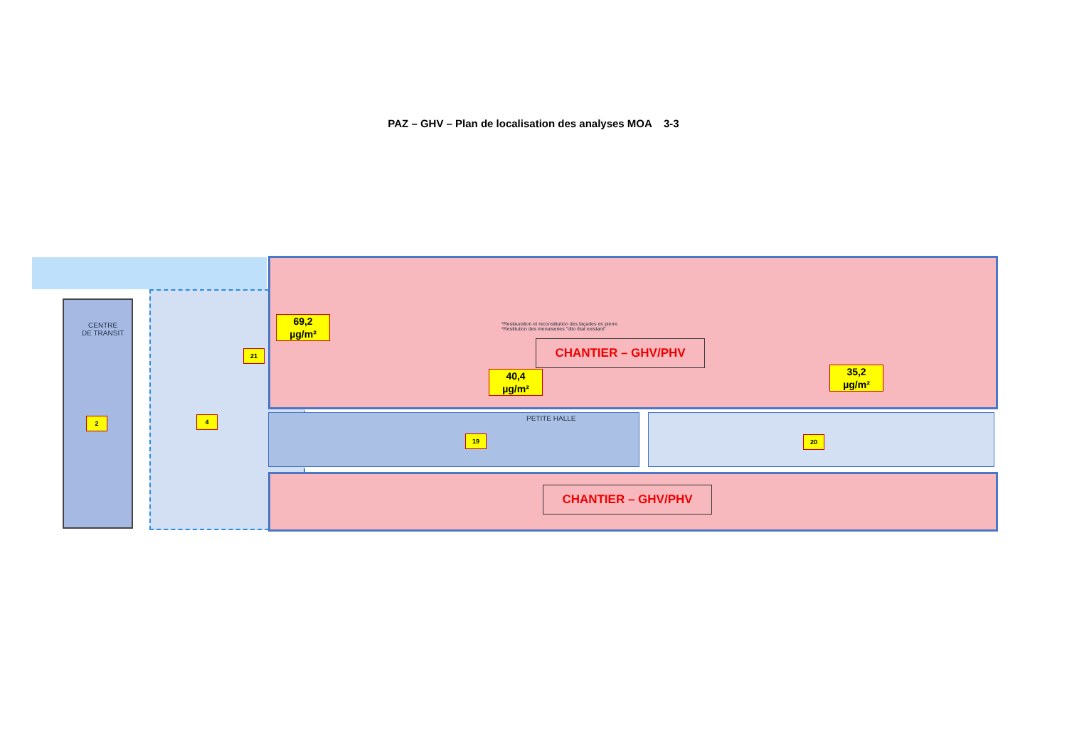PAZ – GHV – Plan de localisation des analyses MOA 3-3
CENTRE
DE TRANSIT
*Restauration et reconstitution des façades en pierre
*Restitution des menuiseries "dito état existant"
PETITE HALLE
CHANTIER – GHV/PHV
CHANTIER – GHV/PHV
69,2
µg/m²
40,4
µg/m²
35,2
µg/m²
21
2 4
19 20